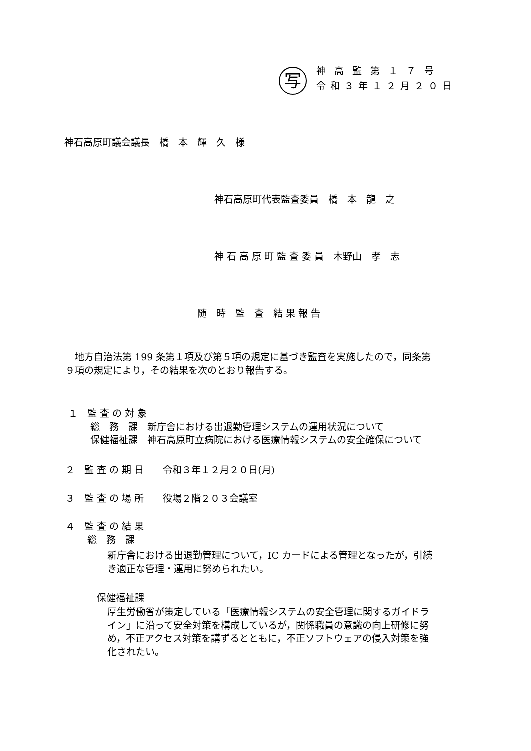写 神高監第１７号
令和３年１２月２０日
神石高原町議会議長　橋　本　輝　久　様
神石高原町代表監査委員　橋　本　龍　之
神 石 高 原 町 監 査 委 員　木野山　孝　志
随　時　監　査　結 果 報 告
　地方自治法第 199 条第１項及び第５項の規定に基づき監査を実施したので，同条第
９項の規定により，その結果を次のとおり報告する。
１　監 査 の 対 象
　　 総　務　課　新庁舎における出退勤管理システムの運用状況について
　　 保健福祉課　神石高原町立病院における医療情報システムの安全確保について
２　監 査 の 期 日　　令和３年１２月２０日(月)
３　監 査 の 場 所　　役場２階２０３会議室
４　監 査 の 結 果
　　 総　務　課
新庁舎における出退勤管理について，IC カードによる管理となったが，引続
き適正な管理・運用に努められたい。
保健福祉課
厚生労働省が策定している「医療情報システムの安全管理に関するガイドラ
イン」に沿って安全対策を構成しているが，関係職員の意識の向上研修に努
め，不正アクセス対策を講ずるとともに，不正ソフトウェアの侵入対策を強
化されたい。